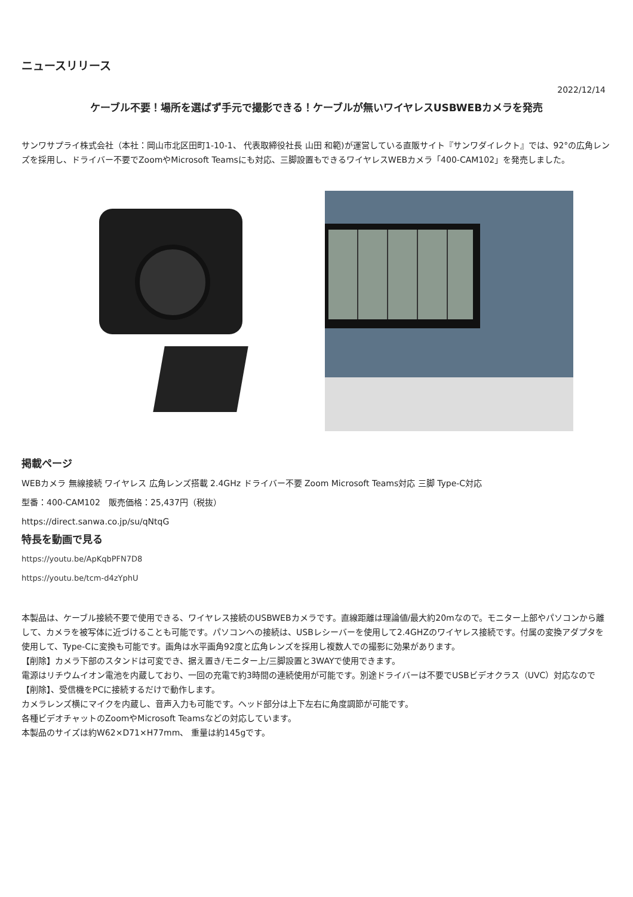ニュースリリース
2022/12/14
ケーブル不要！場所を選ばず手元で撮影できる！ケーブルが無いワイヤレスUSBWEBカメラを発売
サンワサプライ株式会社（本社：岡山市北区田町1-10-1、 代表取締役社長 山田 和範)が運営している直販サイト『サンワダイレクト』では、92°の広角レンズを採用し、ドライバー不要でZoomやMicrosoft Teamsにも対応、三脚設置もできるワイヤレスWEBカメラ「400-CAM102」を発売しました。
掲載ページ
WEBカメラ 無線接続 ワイヤレス 広角レンズ搭載 2.4GHz ドライバー不要 Zoom Microsoft Teams対応 三脚 Type-C対応
型番：400-CAM102　販売価格：25,437円（税抜）
https://direct.sanwa.co.jp/su/qNtqG
特長を動画で見る
https://youtu.be/ApKqbPFN7D8
https://youtu.be/tcm-d4zYphU
本製品は、ケーブル接続不要で使用できる、ワイヤレス接続のUSBWEBカメラです。直線距離は理論値/最大約20mなので。モニター上部やパソコンから離して、カメラを被写体に近づけることも可能です。パソコンへの接続は、USBレシーバーを使用して2.4GHZのワイヤレス接続です。付属の変換アダプタを使用して、Type-Cに変換も可能です。画角は水平画角92度と広角レンズを採用し複数人での撮影に効果があります。
【削除】カメラ下部のスタンドは可変でき、据え置き/モニター上/三脚設置と3WAYで使用できます。
電源はリチウムイオン電池を内蔵しており、一回の充電で約3時間の連続使用が可能です。別途ドライバーは不要でUSBビデオクラス（UVC）対応なので【削除】、受信機をPCに接続するだけで動作します。
カメラレンズ横にマイクを内蔵し、音声入力も可能です。ヘッド部分は上下左右に角度調節が可能です。
各種ビデオチャットのZoomやMicrosoft Teamsなどの対応しています。
本製品のサイズは約W62×D71×H77mm、 重量は約145gです。